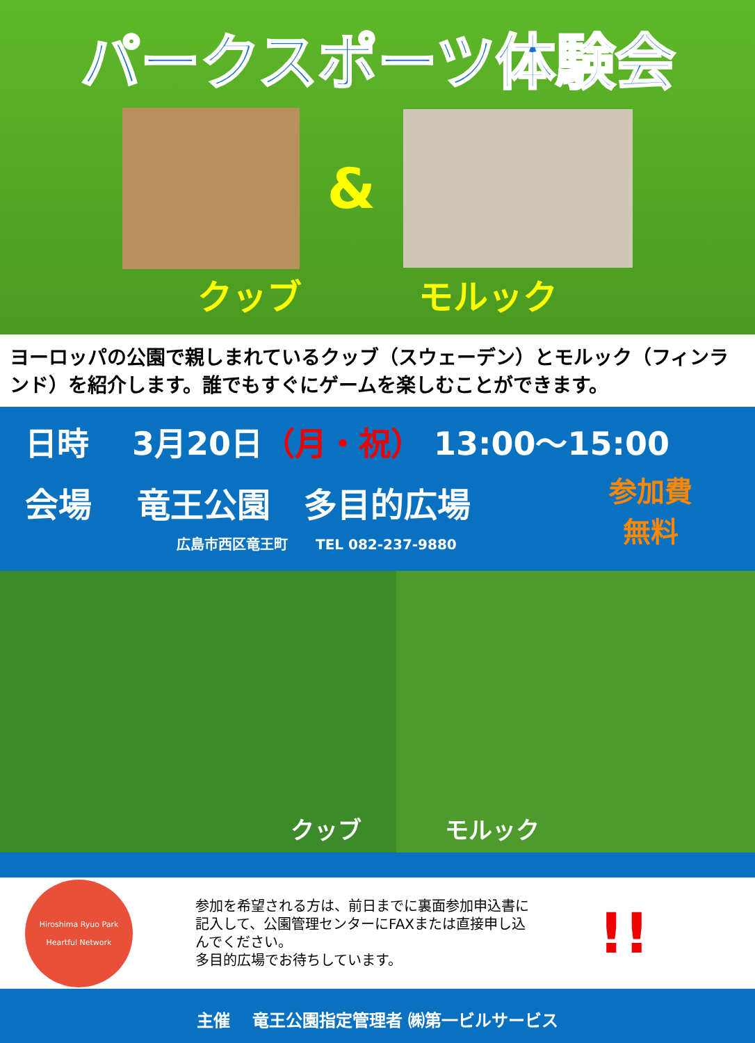パークスポーツ体験会
&
クッブ モルック
ヨーロッパの公園で親しまれているクッブ（スウェーデン）とモルック（フィンランド）を紹介します。誰でもすぐにゲームを楽しむことができます。
日時　 3月20日（月・祝） 13:00～15:00
会場　 竜王公園　多目的広場
広島市西区竜王町　　TEL 082-237-9880
参加費
無料
クッブ
モルック
Hiroshima Ryuo Park
Heartful Network
参加を希望される方は、前日までに裏面参加申込書に記入して、公園管理センターにFAXまたは直接申し込んでください。
多目的広場でお待ちしています。
!!
主催　 竜王公園指定管理者 ㈱第一ビルサービス